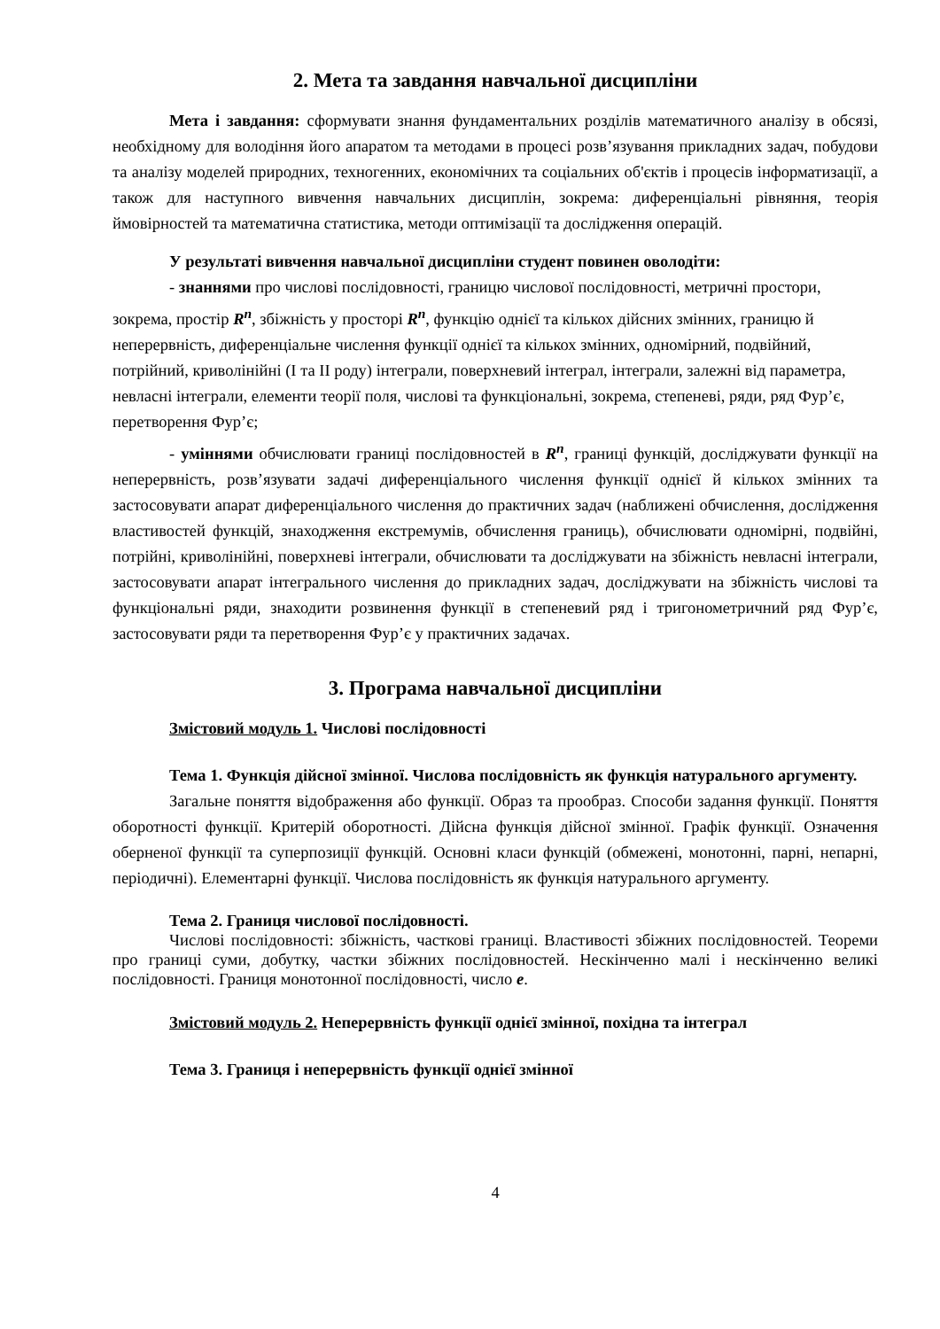2. Мета та завдання навчальної дисципліни
Мета і завдання: сформувати знання фундаментальних розділів математичного аналізу в обсязі, необхідному для володіння його апаратом та методами в процесі розв’язування прикладних задач, побудови та аналізу моделей природних, техногенних, економічних та соціальних об'єктів і процесів інформатизації, а також для наступного вивчення навчальних дисциплін, зокрема: диференціальні рівняння, теорія ймовірностей та математична статистика, методи оптимізації та дослідження операцій.
У результаті вивчення навчальної дисципліни студент повинен оволодіти:
- знаннями про числові послідовності, границю числової послідовності, метричні простори, зокрема, простір R<sup>n</sup>, збіжність у просторі R<sup>n</sup>, функцію однієї та кількох дійсних змінних, границю й неперервність, диференціальне числення функції однієї та кількох змінних, одномірний, подвійний, потрійний, криволінійні (I та II роду) інтеграли, поверхневий інтеграл, інтеграли, залежні від параметра, невласні інтеграли, елементи теорії поля, числові та функціональні, зокрема, степеневі, ряди, ряд Фур’є, перетворення Фур’є;
- уміннями обчислювати границі послідовностей в R<sup>n</sup>, границі функцій, досліджувати функції на неперервність, розв’язувати задачі диференціального числення функції однієї й кількох змінних та застосовувати апарат диференціального числення до практичних задач (наближені обчислення, дослідження властивостей функцій, знаходження екстремумів, обчислення границь), обчислювати одномірні, подвійні, потрійні, криволінійні, поверхневі інтеграли, обчислювати та досліджувати на збіжність невласні інтеграли, застосовувати апарат інтегрального числення до прикладних задач, досліджувати на збіжність числові та функціональні ряди, знаходити розвинення функції в степеневий ряд і тригонометричний ряд Фур’є, застосовувати ряди та перетворення Фур’є у практичних задачах.
3. Програма навчальної дисципліни
Змістовий модуль 1. Числові послідовності
Тема 1. Функція дійсної змінної. Числова послідовність як функція натурального аргументу.
Загальне поняття відображення або функції. Образ та прообраз. Способи задання функції. Поняття оборотності функції. Критерій оборотності. Дійсна функція дійсної змінної. Графік функції. Означення оберненої функції та суперпозиції функцій. Основні класи функцій (обмежені, монотонні, парні, непарні, періодичні). Елементарні функції. Числова послідовність як функція натурального аргументу.
Тема 2. Границя числової послідовності.
Числові послідовності: збіжність, часткові границі. Властивості збіжних послідовностей. Теореми про границі суми, добутку, частки збіжних послідовностей. Нескінченно малі і нескінченно великі послідовності. Границя монотонної послідовності, число e.
Змістовий модуль 2. Неперервність функції однієї змінної, похідна та інтеграл
Тема 3. Границя і неперервність функції однієї змінної
4